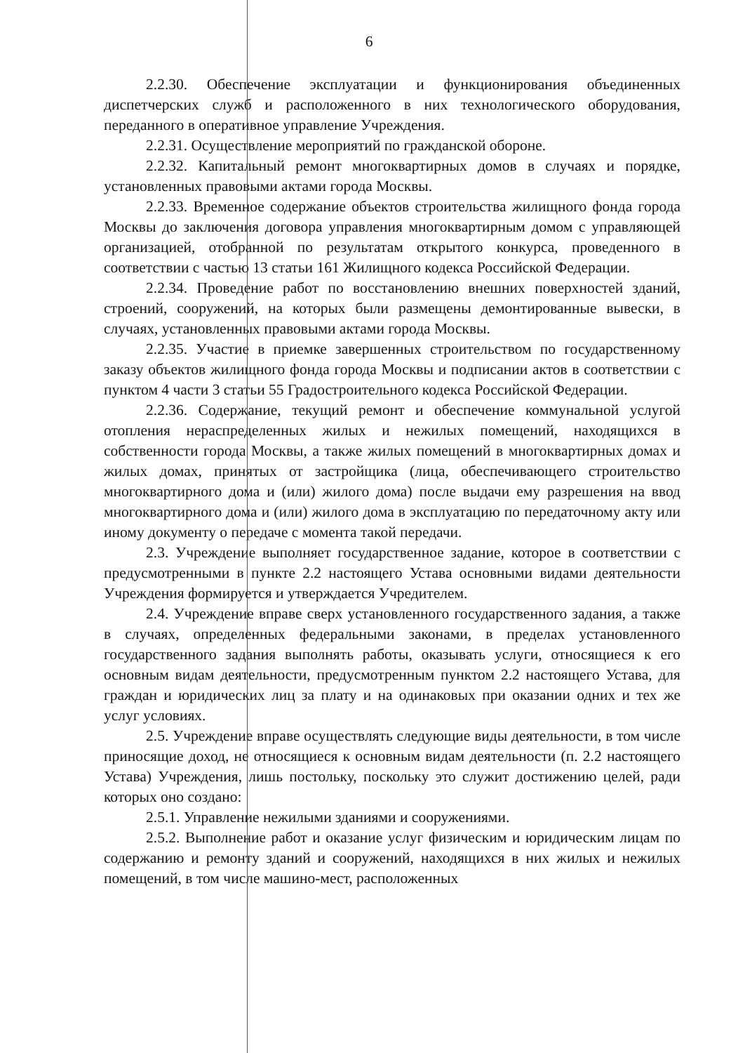6
2.2.30. Обеспечение эксплуатации и функционирования объединенных диспетчерских служб и расположенного в них технологического оборудования, переданного в оперативное управление Учреждения.
2.2.31. Осуществление мероприятий по гражданской обороне.
2.2.32. Капитальный ремонт многоквартирных домов в случаях и порядке, установленных правовыми актами города Москвы.
2.2.33. Временное содержание объектов строительства жилищного фонда города Москвы до заключения договора управления многоквартирным домом с управляющей организацией, отобранной по результатам открытого конкурса, проведенного в соответствии с частью 13 статьи 161 Жилищного кодекса Российской Федерации.
2.2.34. Проведение работ по восстановлению внешних поверхностей зданий, строений, сооружений, на которых были размещены демонтированные вывески, в случаях, установленных правовыми актами города Москвы.
2.2.35. Участие в приемке завершенных строительством по государственному заказу объектов жилищного фонда города Москвы и подписании актов в соответствии с пунктом 4 части 3 статьи 55 Градостроительного кодекса Российской Федерации.
2.2.36. Содержание, текущий ремонт и обеспечение коммунальной услугой отопления нераспределенных жилых и нежилых помещений, находящихся в собственности города Москвы, а также жилых помещений в многоквартирных домах и жилых домах, принятых от застройщика (лица, обеспечивающего строительство многоквартирного дома и (или) жилого дома) после выдачи ему разрешения на ввод многоквартирного дома и (или) жилого дома в эксплуатацию по передаточному акту или иному документу о передаче с момента такой передачи.
2.3. Учреждение выполняет государственное задание, которое в соответствии с предусмотренными в пункте 2.2 настоящего Устава основными видами деятельности Учреждения формируется и утверждается Учредителем.
2.4. Учреждение вправе сверх установленного государственного задания, а также в случаях, определенных федеральными законами, в пределах установленного государственного задания выполнять работы, оказывать услуги, относящиеся к его основным видам деятельности, предусмотренным пунктом 2.2 настоящего Устава, для граждан и юридических лиц за плату и на одинаковых при оказании одних и тех же услуг условиях.
2.5. Учреждение вправе осуществлять следующие виды деятельности, в том числе приносящие доход, не относящиеся к основным видам деятельности (п. 2.2 настоящего Устава) Учреждения, лишь постольку, поскольку это служит достижению целей, ради которых оно создано:
2.5.1. Управление нежилыми зданиями и сооружениями.
2.5.2. Выполнение работ и оказание услуг физическим и юридическим лицам по содержанию и ремонту зданий и сооружений, находящихся в них жилых и нежилых помещений, в том числе машино-мест, расположенных